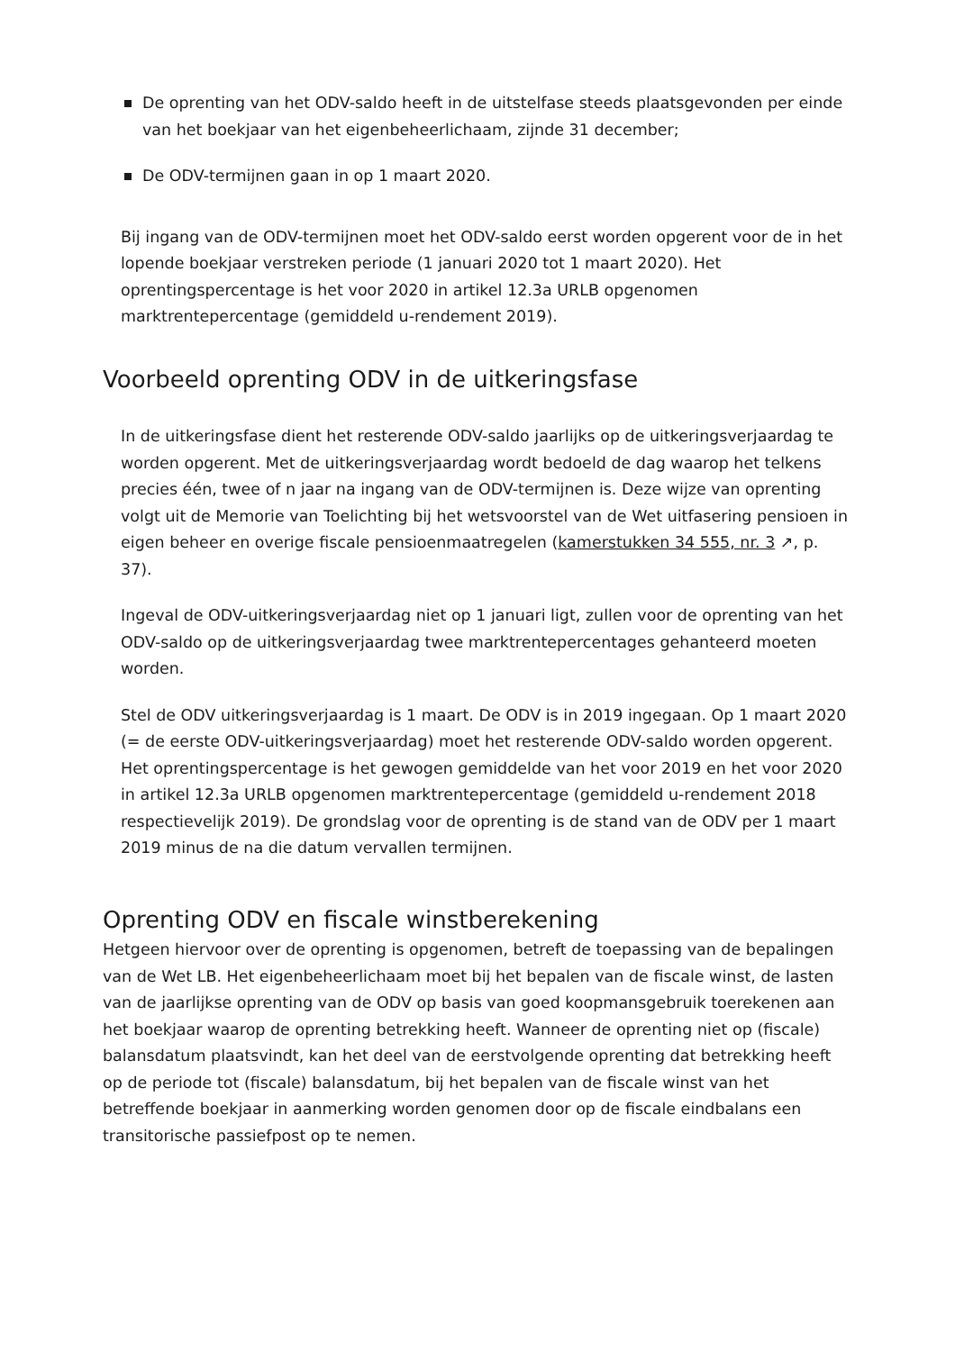De oprenting van het ODV-saldo heeft in de uitstelfase steeds plaatsgevonden per einde van het boekjaar van het eigenbeheerlichaam, zijnde 31 december;
De ODV-termijnen gaan in op 1 maart 2020.
Bij ingang van de ODV-termijnen moet het ODV-saldo eerst worden opgerent voor de in het lopende boekjaar verstreken periode (1 januari 2020 tot 1 maart 2020). Het oprentingspercentage is het voor 2020 in artikel 12.3a URLB opgenomen marktrentepercentage (gemiddeld u-rendement 2019).
Voorbeeld oprenting ODV in de uitkeringsfase
In de uitkeringsfase dient het resterende ODV-saldo jaarlijks op de uitkeringsverjaardag te worden opgerent. Met de uitkeringsverjaardag wordt bedoeld de dag waarop het telkens precies één, twee of n jaar na ingang van de ODV-termijnen is. Deze wijze van oprenting volgt uit de Memorie van Toelichting bij het wetsvoorstel van de Wet uitfasering pensioen in eigen beheer en overige fiscale pensioenmaatregelen (kamerstukken 34 555, nr. 3 ↗, p. 37).
Ingeval de ODV-uitkeringsverjaardag niet op 1 januari ligt, zullen voor de oprenting van het ODV-saldo op de uitkeringsverjaardag twee marktrentepercentages gehanteerd moeten worden.
Stel de ODV uitkeringsverjaardag is 1 maart. De ODV is in 2019 ingegaan. Op 1 maart 2020 (= de eerste ODV-uitkeringsverjaardag) moet het resterende ODV-saldo worden opgerent. Het oprentingspercentage is het gewogen gemiddelde van het voor 2019 en het voor 2020 in artikel 12.3a URLB opgenomen marktrentepercentage (gemiddeld u-rendement 2018 respectievelijk 2019). De grondslag voor de oprenting is de stand van de ODV per 1 maart 2019 minus de na die datum vervallen termijnen.
Oprenting ODV en fiscale winstberekening
Hetgeen hiervoor over de oprenting is opgenomen, betreft de toepassing van de bepalingen van de Wet LB. Het eigenbeheerlichaam moet bij het bepalen van de fiscale winst, de lasten van de jaarlijkse oprenting van de ODV op basis van goed koopmansgebruik toerekenen aan het boekjaar waarop de oprenting betrekking heeft. Wanneer de oprenting niet op (fiscale) balansdatum plaatsvindt, kan het deel van de eerstvolgende oprenting dat betrekking heeft op de periode tot (fiscale) balansdatum, bij het bepalen van de fiscale winst van het betreffende boekjaar in aanmerking worden genomen door op de fiscale eindbalans een transitorische passiefpost op te nemen.